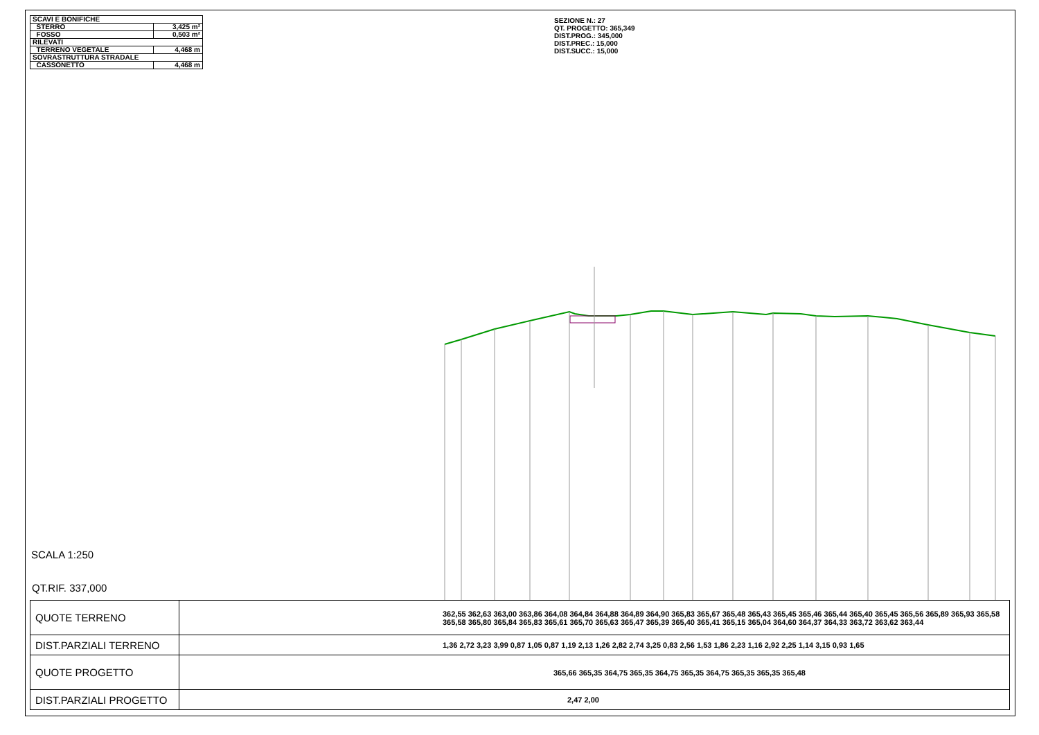| SCAVI E BONIFICHE | |
| STERRO | 3,425 m² |
| FOSSO | 0,503 m² |
| RILEVATI | |
| TERRENO VEGETALE | 4,468 m |
| SOVRASTRUTTURA STRADALE | |
| CASSONETTO | 4,468 m |
SEZIONE N.: 27
QT. PROGETTO: 365,349
DIST.PROG.: 345,000
DIST.PREC.: 15,000
DIST.SUCC.: 15,000
SCALA 1:250
QT.RIF. 337,000
| QUOTE TERRENO | 362,55 362,63 363,00 363,86 364,08 364,84 364,88 364,89 364,90 365,83 365,67 365,48 365,43 365,45 365,46 365,44 365,40 365,45 365,56 365,89 365,93 365,58 365,58 365,80 365,84 365,83 365,61 365,70 365,63 365,47 365,39 365,40 365,41 365,15 365,04 364,60 364,37 364,33 363,72 363,62 363,44 |
| DIST.PARZIALI TERRENO | 1,36 2,72 3,23 3,99 0,87 1,05 0,87 1,19 2,13 1,26 2,82 2,74 3,25 0,83 2,56 1,53 1,86 2,23 1,16 2,92 2,25 1,14 3,15 0,93 1,65 |
| QUOTE PROGETTO | 365,66 365,35 364,75 365,35 364,75 365,35 364,75 365,35 365,35 365,48 |
| DIST.PARZIALI PROGETTO | 2,47 2,00 |